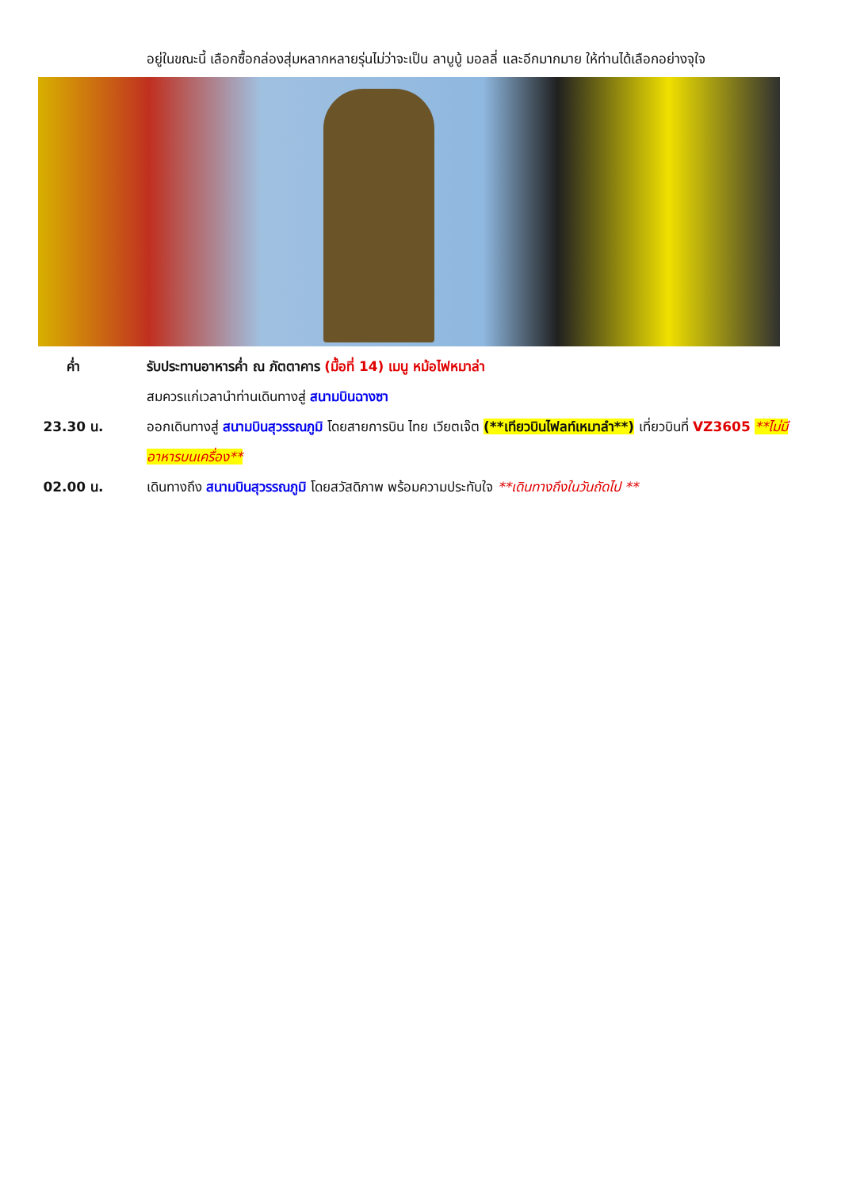อยู่ในขณะนี้ เลือกซื้อกล่องสุ่มหลากหลายรุ่นไม่ว่าจะเป็น ลาบูบู้ มอลลี่ และอีกมากมาย ให้ท่านได้เลือกอย่างจุใจ
ค่ำ รับประทานอาหารค่ำ ณ ภัตตาคาร (มื้อที่ 14) เมนู หม้อไฟหมาล่า
สมควรแก่เวลานำท่านเดินทางสู่ สนามบินฉางซา
23.30 น. ออกเดินทางสู่ สนามบินสุวรรณภูมิ โดยสายการบิน ไทย เวียตเจ๊ต (**เทียวบินไฟลท์เหมาลำ**) เที่ยวบินที่ VZ3605 **ไม่มีอาหารบนเครื่อง**
02.00 น. เดินทางถึง สนามบินสุวรรณภูมิ โดยสวัสดิภาพ พร้อมความประทับใจ **เดินทางถึงในวันถัดไป **